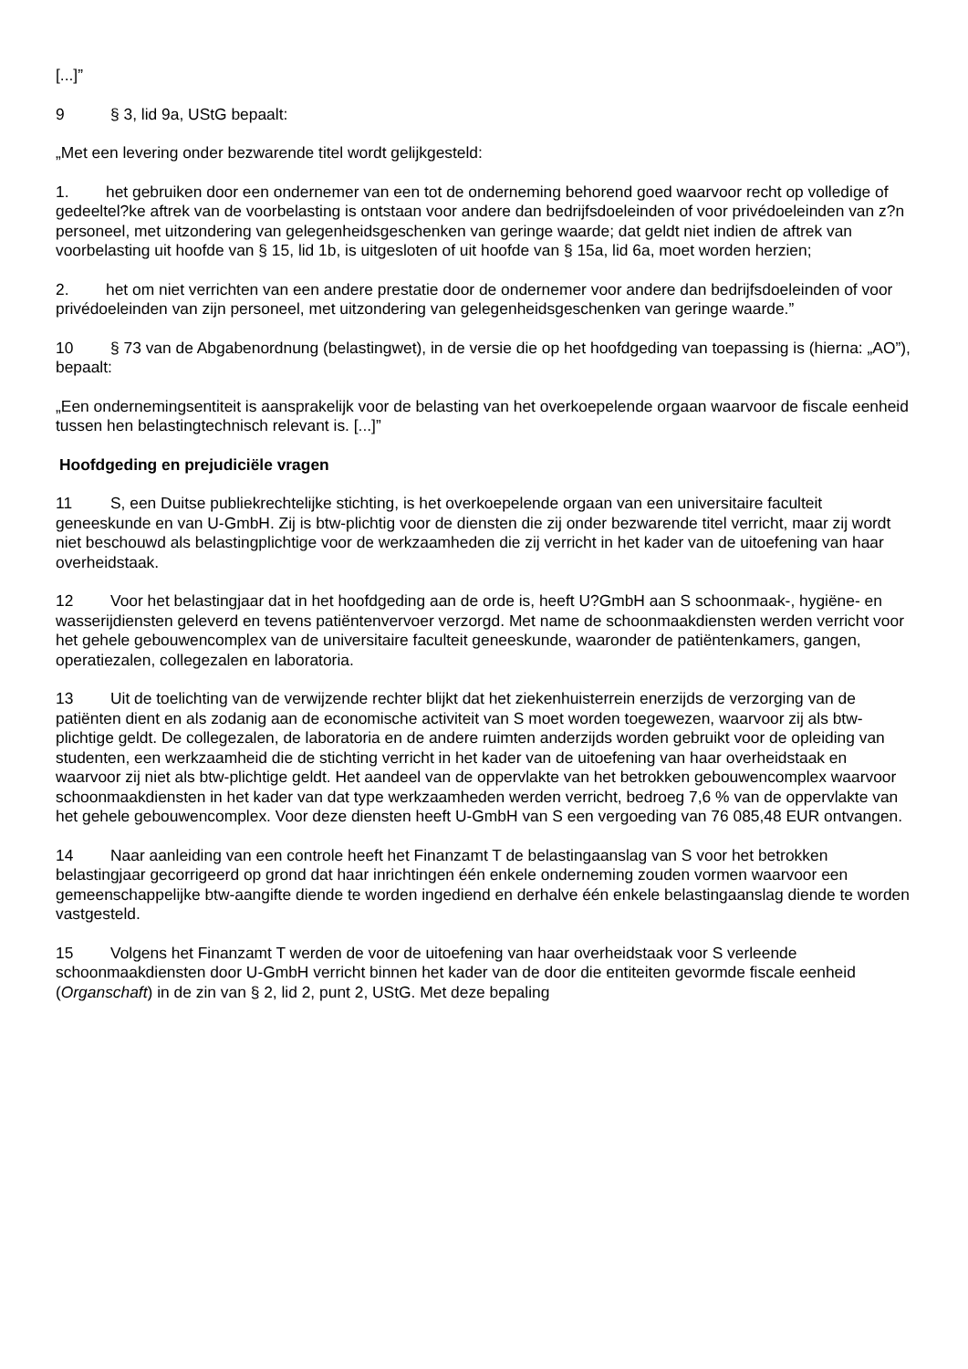[...]”
9 § 3, lid 9a, UStG bepaalt:
„Met een levering onder bezwarende titel wordt gelijkgesteld:
1. het gebruiken door een ondernemer van een tot de onderneming behorend goed waarvoor recht op volledige of gedeeltel?ke aftrek van de voorbelasting is ontstaan voor andere dan bedrijfsdoeleinden of voor privédoeleinden van z?n personeel, met uitzondering van gelegenheidsgeschenken van geringe waarde; dat geldt niet indien de aftrek van voorbelasting uit hoofde van § 15, lid 1b, is uitgesloten of uit hoofde van § 15a, lid 6a, moet worden herzien;
2. het om niet verrichten van een andere prestatie door de ondernemer voor andere dan bedrijfsdoeleinden of voor privédoeleinden van zijn personeel, met uitzondering van gelegenheidsgeschenken van geringe waarde.”
10 § 73 van de Abgabenordnung (belastingwet), in de versie die op het hoofdgeding van toepassing is (hierna: „AO”), bepaalt:
„Een ondernemingsentiteit is aansprakelijk voor de belasting van het overkoepelende orgaan waarvoor de fiscale eenheid tussen hen belastingtechnisch relevant is. [...]”
Hoofdgeding en prejudiciële vragen
11 S, een Duitse publiekrechtelijke stichting, is het overkoepelende orgaan van een universitaire faculteit geneeskunde en van U-GmbH. Zij is btw-plichtig voor de diensten die zij onder bezwarende titel verricht, maar zij wordt niet beschouwd als belastingplichtige voor de werkzaamheden die zij verricht in het kader van de uitoefening van haar overheidstaak.
12 Voor het belastingjaar dat in het hoofdgeding aan de orde is, heeft U?GmbH aan S schoonmaak-, hygiëne- en wasserijdiensten geleverd en tevens patiëntenvervoer verzorgd. Met name de schoonmaakdiensten werden verricht voor het gehele gebouwencomplex van de universitaire faculteit geneeskunde, waaronder de patiëntenkamers, gangen, operatiezalen, collegezalen en laboratoria.
13 Uit de toelichting van de verwijzende rechter blijkt dat het ziekenhuisterrein enerzijds de verzorging van de patiënten dient en als zodanig aan de economische activiteit van S moet worden toegewezen, waarvoor zij als btw-plichtige geldt. De collegezalen, de laboratoria en de andere ruimten anderzijds worden gebruikt voor de opleiding van studenten, een werkzaamheid die de stichting verricht in het kader van de uitoefening van haar overheidstaak en waarvoor zij niet als btw-plichtige geldt. Het aandeel van de oppervlakte van het betrokken gebouwencomplex waarvoor schoonmaakdiensten in het kader van dat type werkzaamheden werden verricht, bedroeg 7,6 % van de oppervlakte van het gehele gebouwencomplex. Voor deze diensten heeft U-GmbH van S een vergoeding van 76 085,48 EUR ontvangen.
14 Naar aanleiding van een controle heeft het Finanzamt T de belastingaanslag van S voor het betrokken belastingjaar gecorrigeerd op grond dat haar inrichtingen één enkele onderneming zouden vormen waarvoor een gemeenschappelijke btw-aangifte diende te worden ingediend en derhalve één enkele belastingaanslag diende te worden vastgesteld.
15 Volgens het Finanzamt T werden de voor de uitoefening van haar overheidstaak voor S verleende schoonmaakdiensten door U-GmbH verricht binnen het kader van de door die entiteiten gevormde fiscale eenheid (Organschaft) in de zin van § 2, lid 2, punt 2, UStG. Met deze bepaling